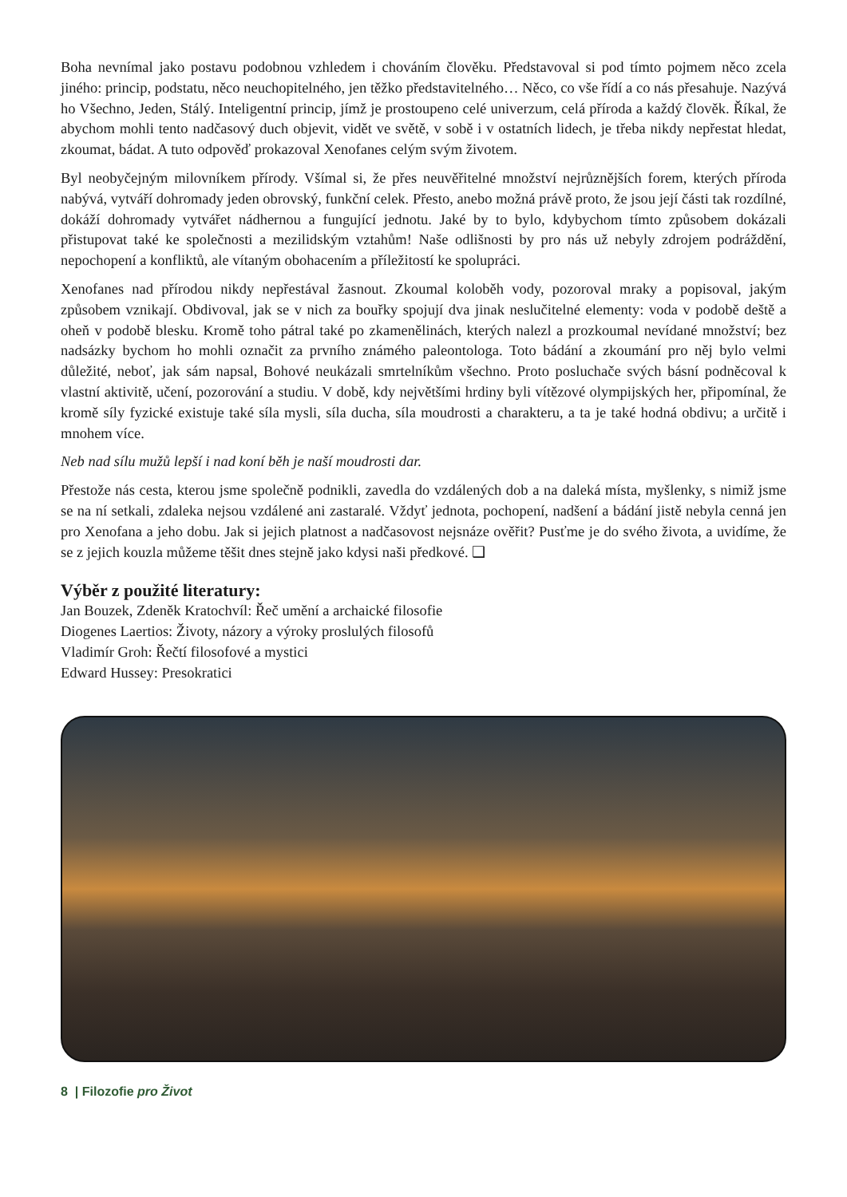Boha nevnímal jako postavu podobnou vzhledem i chováním člověku. Představoval si pod tímto pojmem něco zcela jiného: princip, podstatu, něco neuchopitelného, jen těžko představitelného… Něco, co vše řídí a co nás přesahuje. Nazývá ho Všechno, Jeden, Stálý. Inteligentní princip, jímž je prostoupeno celé univerzum, celá příroda a každý člověk. Říkal, že abychom mohli tento nadčasový duch objevit, vidět ve světě, v sobě i v ostatních lidech, je třeba nikdy nepřestat hledat, zkoumat, bádat. A tuto odpověď prokazoval Xenofanes celým svým životem.
Byl neobyčejným milovníkem přírody. Všímal si, že přes neuvěřitelné množství nejrůznějších forem, kterých příroda nabývá, vytváří dohromady jeden obrovský, funkční celek. Přesto, anebo možná právě proto, že jsou její části tak rozdílné, dokáží dohromady vytvářet nádhernou a fungující jednotu. Jaké by to bylo, kdybychom tímto způsobem dokázali přistupovat také ke společnosti a mezilidským vztahům! Naše odlišnosti by pro nás už nebyly zdrojem podráždění, nepochopení a konfliktů, ale vítaným obohacením a příležitostí ke spolupráci.
Xenofanes nad přírodou nikdy nepřestával žasnout. Zkoumal koloběh vody, pozoroval mraky a popisoval, jakým způsobem vznikají. Obdivoval, jak se v nich za bouřky spojují dva jinak neslučitelné elementy: voda v podobě deště a oheň v podobě blesku. Kromě toho pátral také po zkamenělinách, kterých nalezl a prozkoumal nevídané množství; bez nadsázky bychom ho mohli označit za prvního známého paleontologa. Toto bádání a zkoumání pro něj bylo velmi důležité, neboť, jak sám napsal, Bohové neukázali smrtelníkům všechno. Proto posluchače svých básní podněcoval k vlastní aktivitě, učení, pozorování a studiu. V době, kdy největšími hrdiny byli vítězové olympijských her, připomínal, že kromě síly fyzické existuje také síla mysli, síla ducha, síla moudrosti a charakteru, a ta je také hodná obdivu; a určitě i mnohem více.
Neb nad sílu mužů lepší i nad koní běh je naší moudrosti dar.
Přestože nás cesta, kterou jsme společně podnikli, zavedla do vzdálených dob a na daleká místa, myšlenky, s nimiž jsme se na ní setkali, zdaleka nejsou vzdálené ani zastaralé. Vždyť jednota, pochopení, nadšení a bádání jistě nebyla cenná jen pro Xenofana a jeho dobu. Jak si jejich platnost a nadčasovost nejsnáze ověřit? Pusťme je do svého života, a uvidíme, že se z jejich kouzla můžeme těšit dnes stejně jako kdysi naši předkové. ❑
Výběr z použité literatury:
Jan Bouzek, Zdeněk Kratochvíl: Řeč umění a archaické filosofie
Diogenes Laertios: Životy, názory a výroky proslulých filosofů
Vladimír Groh: Řečtí filosofové a mystici
Edward Hussey: Presokratici
8 | Filozofie pro Život